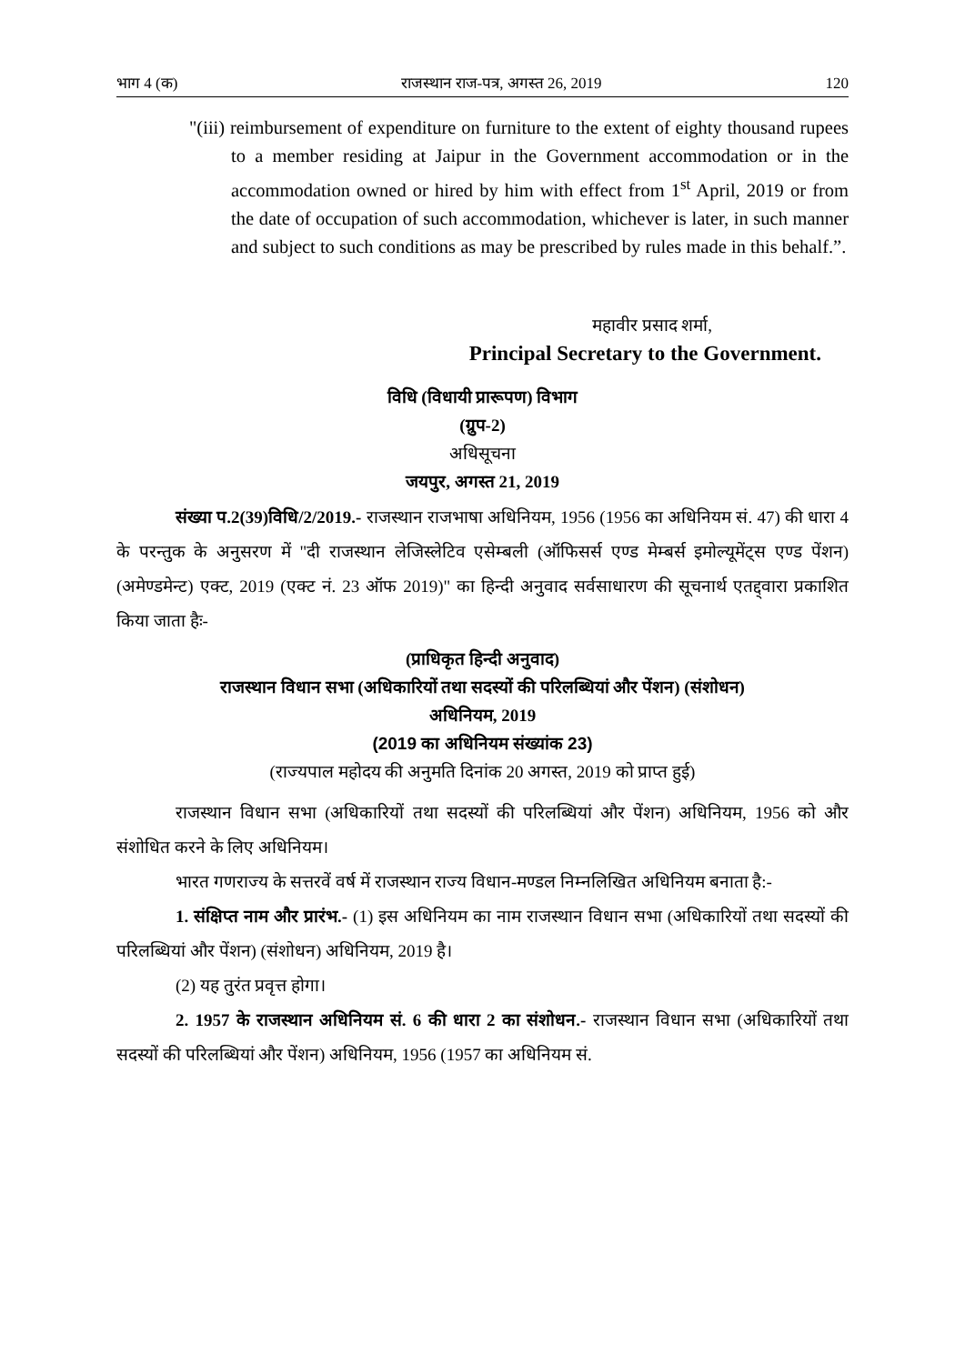भाग 4 (क) राजस्थान राज-पत्र, अगस्त 26, 2019 120
"(iii) reimbursement of expenditure on furniture to the extent of eighty thousand rupees to a member residing at Jaipur in the Government accommodation or in the accommodation owned or hired by him with effect from 1<sup>st</sup> April, 2019 or from the date of occupation of such accommodation, whichever is later, in such manner and subject to such conditions as may be prescribed by rules made in this behalf.”.
महावीर प्रसाद शर्मा,
Principal Secretary to the Government.
विधि (विधायी प्रारूपण) विभाग
(ग्रुप-2)
अधिसूचना
जयपुर, अगस्त 21, 2019
संख्या प.2(39)विधि/2/2019.- राजस्थान राजभाषा अधिनियम, 1956 (1956 का अधिनियम सं. 47) की धारा 4 के परन्तुक के अनुसरण में "दी राजस्थान लेजिस्लेटिव एसेम्बली (ऑफिसर्स एण्ड मेम्बर्स इमोल्यूमेंट्स एण्ड पेंशन) (अमेण्डमेन्ट) एक्ट, 2019 (एक्ट नं. 23 ऑफ 2019)" का हिन्दी अनुवाद सर्वसाधारण की सूचनार्थ एतद्द्वारा प्रकाशित किया जाता हैः-
(प्राधिकृत हिन्दी अनुवाद)
राजस्थान विधान सभा (अधिकारियों तथा सदस्यों की परिलब्धियां और पेंशन) (संशोधन)
अधिनियम, 2019
(2019 का अधिनियम संख्यांक 23)
(राज्यपाल महोदय की अनुमति दिनांक 20 अगस्त, 2019 को प्राप्त हुई)
राजस्थान विधान सभा (अधिकारियों तथा सदस्यों की परिलब्धियां और पेंशन) अधिनियम, 1956 को और संशोधित करने के लिए अधिनियम।
भारत गणराज्य के सत्तरवें वर्ष में राजस्थान राज्य विधान-मण्डल निम्नलिखित अधिनियम बनाता है:-
1. संक्षिप्त नाम और प्रारंभ.- (1) इस अधिनियम का नाम राजस्थान विधान सभा (अधिकारियों तथा सदस्यों की परिलब्धियां और पेंशन) (संशोधन) अधिनियम, 2019 है।
(2) यह तुरंत प्रवृत्त होगा।
2. 1957 के राजस्थान अधिनियम सं. 6 की धारा 2 का संशोधन.- राजस्थान विधान सभा (अधिकारियों तथा सदस्यों की परिलब्धियां और पेंशन) अधिनियम, 1956 (1957 का अधिनियम सं.